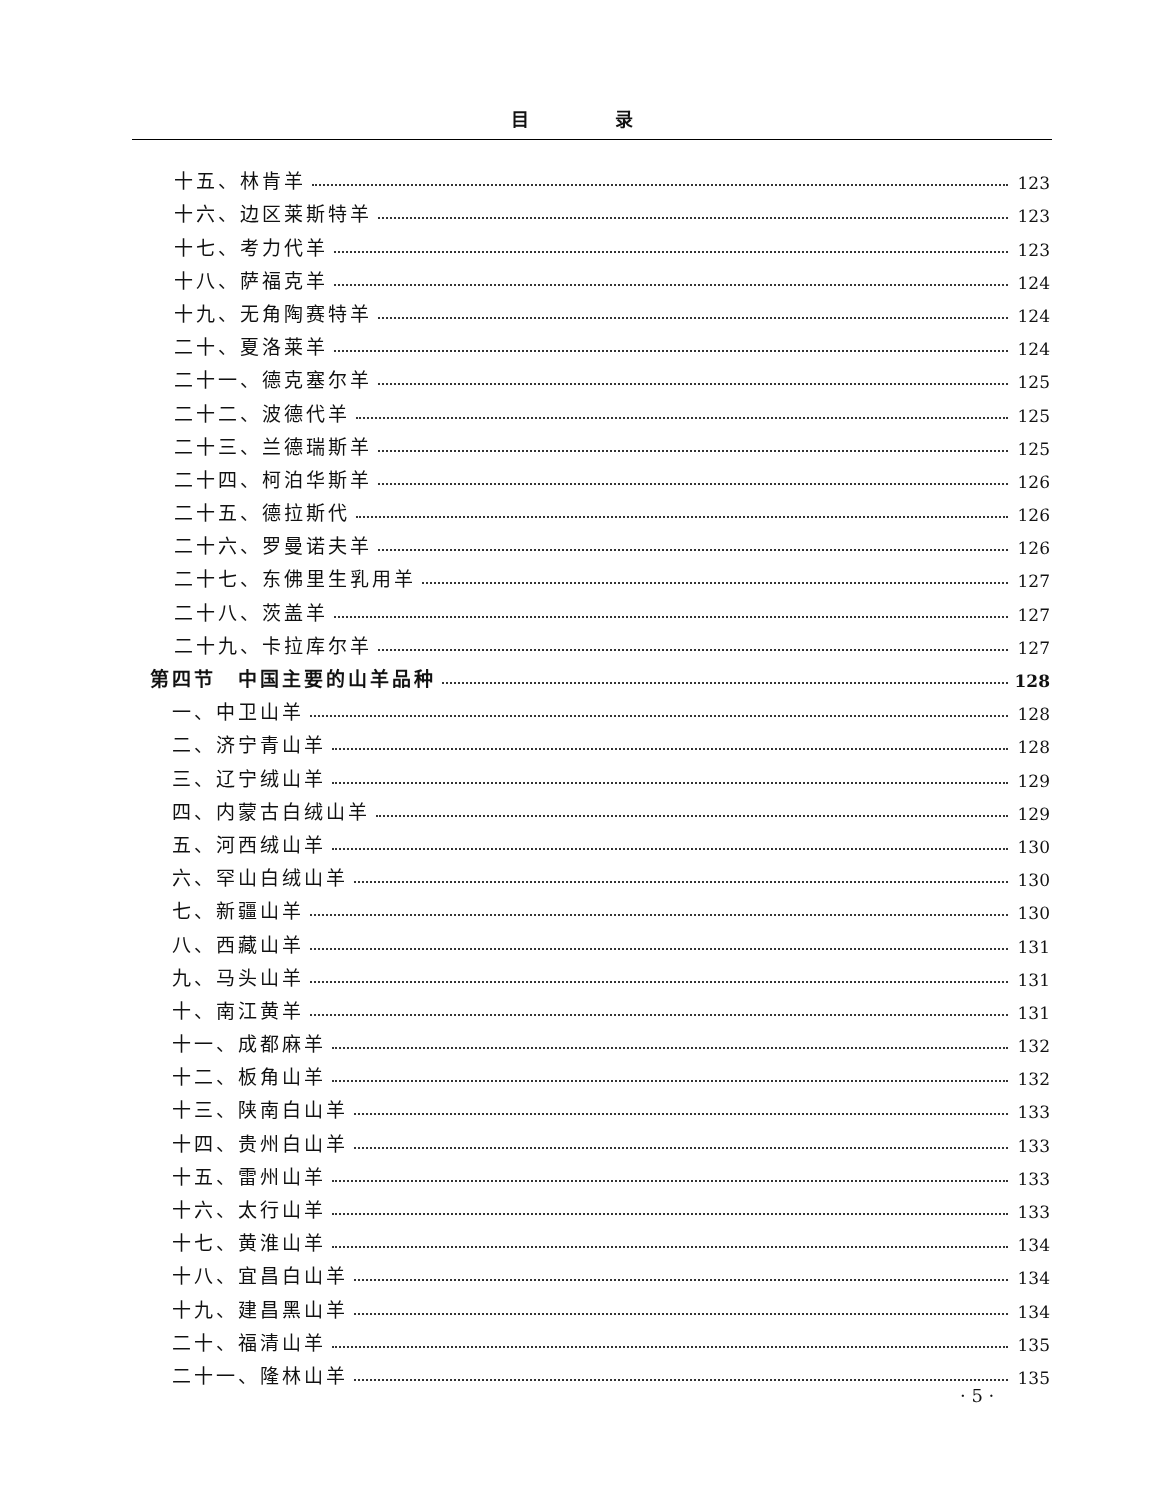目 录
十五、林肯羊 123
十六、边区莱斯特羊 123
十七、考力代羊 123
十八、萨福克羊 124
十九、无角陶赛特羊 124
二十、夏洛莱羊 124
二十一、德克塞尔羊 125
二十二、波德代羊 125
二十三、兰德瑞斯羊 125
二十四、柯泊华斯羊 126
二十五、德拉斯代 126
二十六、罗曼诺夫羊 126
二十七、东佛里生乳用羊 127
二十八、茨盖羊 127
二十九、卡拉库尔羊 127
第四节　中国主要的山羊品种 128
一、中卫山羊 128
二、济宁青山羊 128
三、辽宁绒山羊 129
四、内蒙古白绒山羊 129
五、河西绒山羊 130
六、罕山白绒山羊 130
七、新疆山羊 130
八、西藏山羊 131
九、马头山羊 131
十、南江黄羊 131
十一、成都麻羊 132
十二、板角山羊 132
十三、陕南白山羊 133
十四、贵州白山羊 133
十五、雷州山羊 133
十六、太行山羊 133
十七、黄淮山羊 134
十八、宜昌白山羊 134
十九、建昌黑山羊 134
二十、福清山羊 135
二十一、隆林山羊 135
· 5 ·